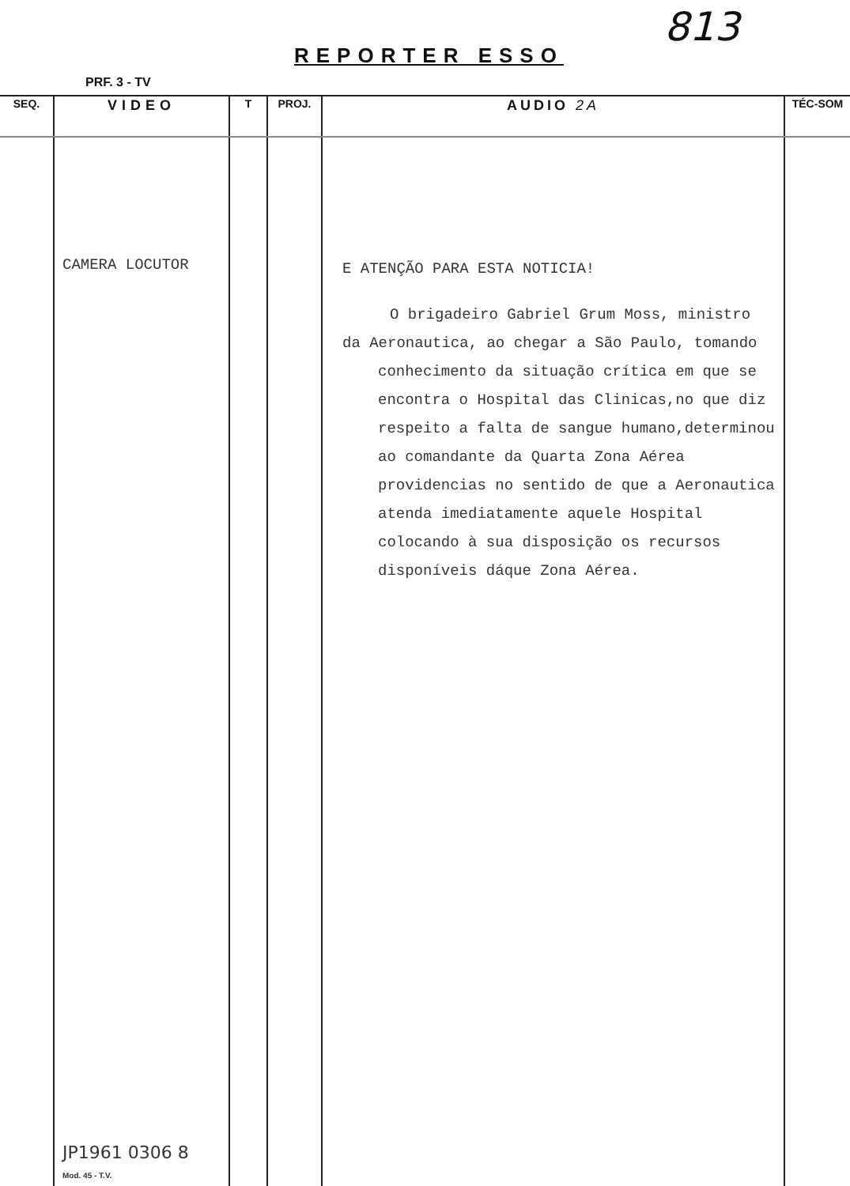813
REPORTER ESSO
PRF. 3 - TV
| SEQ. | VIDEO | T | PROJ. | AUDIO 2A | TÉC-SOM |
| --- | --- | --- | --- | --- | --- |
| | CAMERA LOCUTOR JP1961 0306 8 Mod. 45 - T.V. | | | E ATENÇÃO PARA ESTA NOTICIA! O brigadeiro Gabriel Grum Moss, ministro da Aeronautica, ao chegar a São Paulo, tomando conhecimento da situação crítica em que se encontra o Hospital das Clinicas,no que diz respeito a falta de sangue humano,determinou ao comandante da Quarta Zona Aérea providencias no sentido de que a Aeronautica atenda imediatamente aquele Hospital colocando à sua disposição os recursos disponíveis dáque Zona Aérea. | |